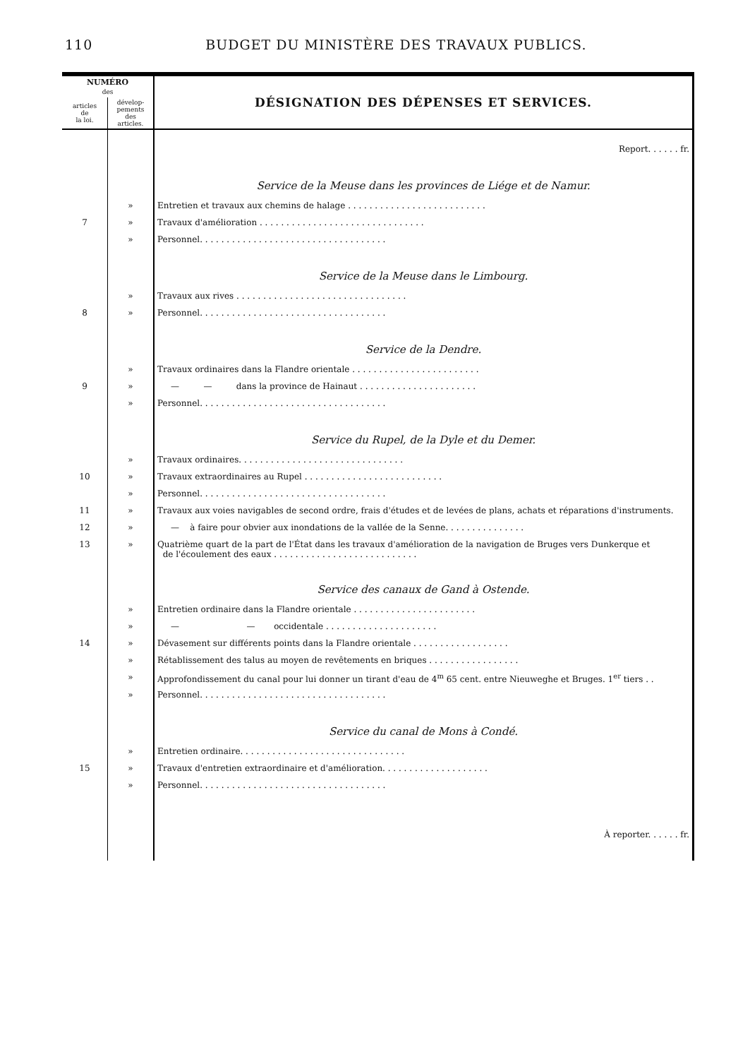110 BUDGET DU MINISTÈRE DES TRAVAUX PUBLICS.
| NUMÉRO des | | DÉSIGNATION DES DÉPENSES ET SERVICES. |
| --- | --- | --- |
| articles de la loi. | dévelop- pements des articles. | |
| | | Report. . . . . . fr. |
| | | Service de la Meuse dans les provinces de Liége et de Namur. |
| | » | Entretien et travaux aux chemins de halage . . . . . . . . . . . . . . . . . . . . . . . . . . |
| 7 | » | Travaux d'amélioration . . . . . . . . . . . . . . . . . . . . . . . . . . . . . . . |
| | » | Personnel. . . . . . . . . . . . . . . . . . . . . . . . . . . . . . . . . . . |
| | | Service de la Meuse dans le Limbourg. |
| | » | Travaux aux rives . . . . . . . . . . . . . . . . . . . . . . . . . . . . . . . . |
| 8 | » | Personnel. . . . . . . . . . . . . . . . . . . . . . . . . . . . . . . . . . . |
| | | Service de la Dendre. |
| | » | Travaux ordinaires dans la Flandre orientale . . . . . . . . . . . . . . . . . . . . . . . . |
| 9 | » | — — dans la province de Hainaut . . . . . . . . . . . . . . . . . . . . . . |
| | » | Personnel. . . . . . . . . . . . . . . . . . . . . . . . . . . . . . . . . . . |
| | | Service du Rupel, de la Dyle et du Demer. |
| | » | Travaux ordinaires. . . . . . . . . . . . . . . . . . . . . . . . . . . . . . . |
| 10 | » | Travaux extraordinaires au Rupel . . . . . . . . . . . . . . . . . . . . . . . . . . |
| | » | Personnel. . . . . . . . . . . . . . . . . . . . . . . . . . . . . . . . . . . |
| 11 | » | Travaux aux voies navigables de second ordre, frais d'études et de levées de plans, achats et réparations d'instruments. |
| 12 | » | — à faire pour obvier aux inondations de la vallée de la Senne. . . . . . . . . . . . . . . |
| 13 | » | Quatrième quart de la part de l'État dans les travaux d'amélioration de la navigation de Bruges vers Dunkerque et de l'écoulement des eaux . . . . . . . . . . . . . . . . . . . . . . . . . . . |
| | | Service des canaux de Gand à Ostende. |
| | » | Entretien ordinaire dans la Flandre orientale . . . . . . . . . . . . . . . . . . . . . . . |
| | » | — — occidentale . . . . . . . . . . . . . . . . . . . . . |
| 14 | » | Dévasement sur différents points dans la Flandre orientale . . . . . . . . . . . . . . . . . . |
| | » | Rétablissement des talus au moyen de revêtements en briques . . . . . . . . . . . . . . . . . |
| | » | Approfondissement du canal pour lui donner un tirant d'eau de 4<sup>m</sup> 65 cent. entre Nieuweghe et Bruges. 1<sup>er</sup> tiers . . |
| | » | Personnel. . . . . . . . . . . . . . . . . . . . . . . . . . . . . . . . . . . |
| | | Service du canal de Mons à Condé. |
| | » | Entretien ordinaire. . . . . . . . . . . . . . . . . . . . . . . . . . . . . . . |
| 15 | » | Travaux d'entretien extraordinaire et d'amélioration. . . . . . . . . . . . . . . . . . . . |
| | » | Personnel. . . . . . . . . . . . . . . . . . . . . . . . . . . . . . . . . . . |
| | | À reporter. . . . . . fr. |